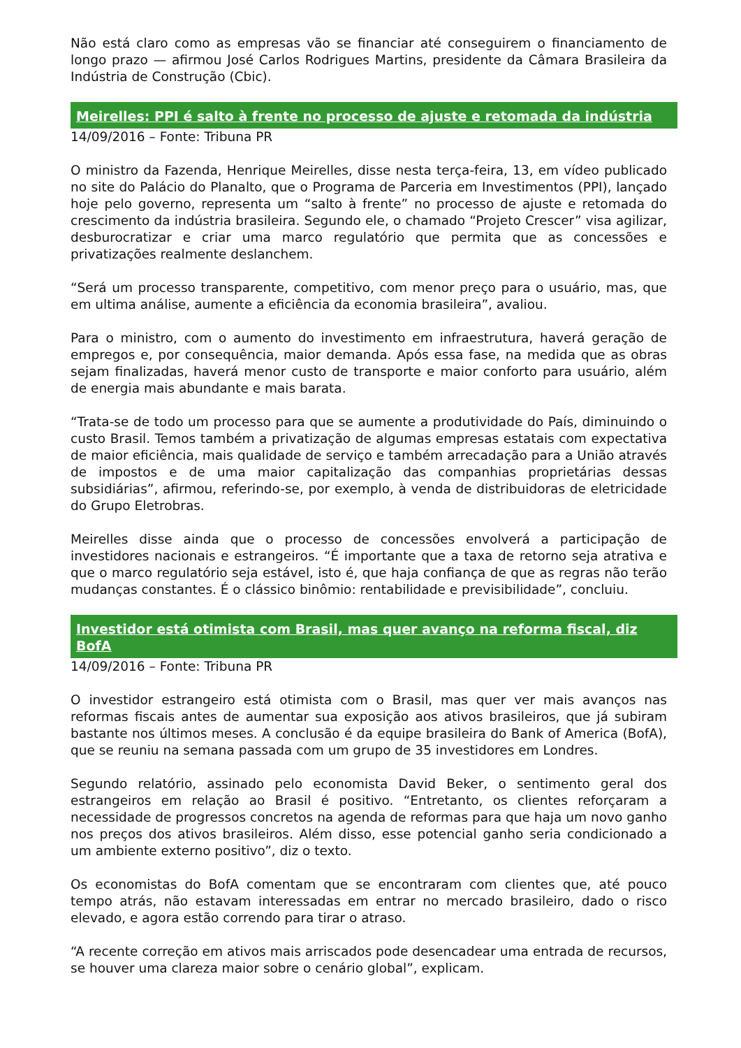Não está claro como as empresas vão se financiar até conseguirem o financiamento de longo prazo — afirmou José Carlos Rodrigues Martins, presidente da Câmara Brasileira da Indústria de Construção (Cbic).
Meirelles: PPI é salto à frente no processo de ajuste e retomada da indústria
14/09/2016 – Fonte: Tribuna PR
O ministro da Fazenda, Henrique Meirelles, disse nesta terça-feira, 13, em vídeo publicado no site do Palácio do Planalto, que o Programa de Parceria em Investimentos (PPI), lançado hoje pelo governo, representa um “salto à frente” no processo de ajuste e retomada do crescimento da indústria brasileira. Segundo ele, o chamado “Projeto Crescer” visa agilizar, desburocratizar e criar uma marco regulatório que permita que as concessões e privatizações realmente deslanchem.
“Será um processo transparente, competitivo, com menor preço para o usuário, mas, que em ultima análise, aumente a eficiência da economia brasileira”, avaliou.
Para o ministro, com o aumento do investimento em infraestrutura, haverá geração de empregos e, por consequência, maior demanda. Após essa fase, na medida que as obras sejam finalizadas, haverá menor custo de transporte e maior conforto para usuário, além de energia mais abundante e mais barata.
“Trata-se de todo um processo para que se aumente a produtividade do País, diminuindo o custo Brasil. Temos também a privatização de algumas empresas estatais com expectativa de maior eficiência, mais qualidade de serviço e também arrecadação para a União através de impostos e de uma maior capitalização das companhias proprietárias dessas subsidiárias”, afirmou, referindo-se, por exemplo, à venda de distribuidoras de eletricidade do Grupo Eletrobras.
Meirelles disse ainda que o processo de concessões envolverá a participação de investidores nacionais e estrangeiros. “É importante que a taxa de retorno seja atrativa e que o marco regulatório seja estável, isto é, que haja confiança de que as regras não terão mudanças constantes. É o clássico binômio: rentabilidade e previsibilidade”, concluiu.
Investidor está otimista com Brasil, mas quer avanço na reforma fiscal, diz BofA
14/09/2016 – Fonte: Tribuna PR
O investidor estrangeiro está otimista com o Brasil, mas quer ver mais avanços nas reformas fiscais antes de aumentar sua exposição aos ativos brasileiros, que já subiram bastante nos últimos meses. A conclusão é da equipe brasileira do Bank of America (BofA), que se reuniu na semana passada com um grupo de 35 investidores em Londres.
Segundo relatório, assinado pelo economista David Beker, o sentimento geral dos estrangeiros em relação ao Brasil é positivo. “Entretanto, os clientes reforçaram a necessidade de progressos concretos na agenda de reformas para que haja um novo ganho nos preços dos ativos brasileiros. Além disso, esse potencial ganho seria condicionado a um ambiente externo positivo”, diz o texto.
Os economistas do BofA comentam que se encontraram com clientes que, até pouco tempo atrás, não estavam interessadas em entrar no mercado brasileiro, dado o risco elevado, e agora estão correndo para tirar o atraso.
“A recente correção em ativos mais arriscados pode desencadear uma entrada de recursos, se houver uma clareza maior sobre o cenário global”, explicam.